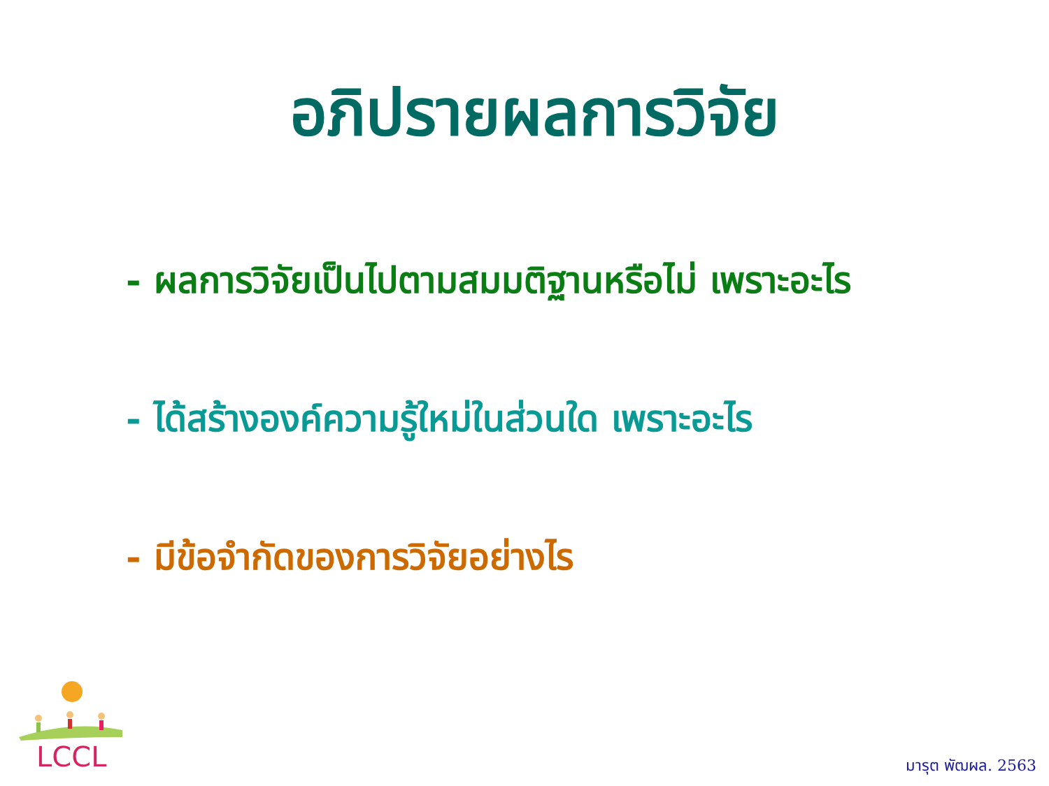อภิปรายผลการวิจัย
- ผลการวิจัยเป็นไปตามสมมติฐานหรือไม่ เพราะอะไร
- ได้สร้างองค์ความรู้ใหม่ในส่วนใด เพราะอะไร
- มีข้อจำกัดของการวิจัยอย่างไร
LCCL มารุต พัฒผล. 2563